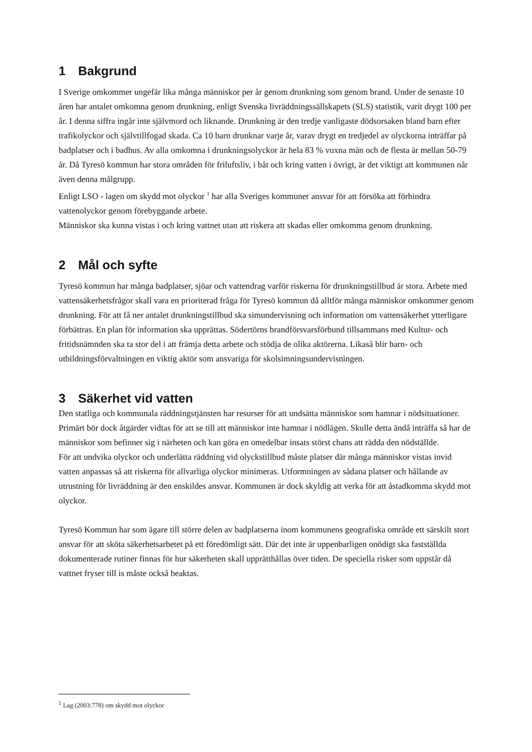1 Bakgrund
I Sverige omkommer ungefär lika många människor per år genom drunkning som genom brand. Under de senaste 10 åren har antalet omkomna genom drunkning, enligt Svenska livräddningssällskapets (SLS) statistik, varit drygt 100 per år. I denna siffra ingår inte självmord och liknande. Drunkning är den tredje vanligaste dödsorsaken bland barn efter trafikolyckor och självtillfogad skada. Ca 10 barn drunknar varje år, varav drygt en tredjedel av olyckorna inträffar på badplatser och i badhus. Av alla omkomna i drunkningsolyckor är hela 83 % vuxna män och de flesta är mellan 50-79 år. Då Tyresö kommun har stora områden för friluftsliv, i båt och kring vatten i övrigt, är det viktigt att kommunen når även denna målgrupp.
Enligt LSO - lagen om skydd mot olyckor <sup>1</sup> har alla Sveriges kommuner ansvar för att försöka att förhindra vattenolyckor genom förebyggande arbete.
Människor ska kunna vistas i och kring vattnet utan att riskera att skadas eller omkomma genom drunkning.
2 Mål och syfte
Tyresö kommun har många badplatser, sjöar och vattendrag varför riskerna för drunkningstillbud är stora. Arbete med vattensäkerhetsfrågor skall vara en prioriterad fråga för Tyresö kommun då alltför många människor omkommer genom drunkning. För att få ner antalet drunkningstillbud ska simundervisning och information om vattensäkerhet ytterligare förbättras. En plan för information ska upprättas. Södertörns brandförsvarsförbund tillsammans med Kultur- och fritidsnämnden ska ta stor del i att främja detta arbete och stödja de olika aktörerna. Likaså blir barn- och utbildningsförvaltningen en viktig aktör som ansvariga för skolsimningsundervisningen.
3 Säkerhet vid vatten
Den statliga och kommunala räddningstjänsten har resurser för att undsätta människor som hamnar i nödsituationer. Primärt bör dock åtgärder vidtas för att se till att människor inte hamnar i nödlägen. Skulle detta ändå inträffa så har de människor som befinner sig i närheten och kan göra en omedelbar insats störst chans att rädda den nödställde.
För att undvika olyckor och underlätta räddning vid olyckstillbud måste platser där många människor vistas invid vatten anpassas så att riskerna för allvarliga olyckor minimeras. Utformningen av sådana platser och hållande av utrustning för livräddning är den enskildes ansvar. Kommunen är dock skyldig att verka för att åstadkomma skydd mot olyckor.
Tyresö Kommun har som ägare till större delen av badplatserna inom kommunens geografiska område ett särskilt stort ansvar för att sköta säkerhetsarbetet på ett föredömligt sätt. Där det inte är uppenbarligen onödigt ska fastställda dokumenterade rutiner finnas för hur säkerheten skall upprätthållas över tiden. De speciella risker som uppstår då vattnet fryser till is måste också beaktas.
<sup>1</sup> Lag (2003:778) om skydd mot olyckor